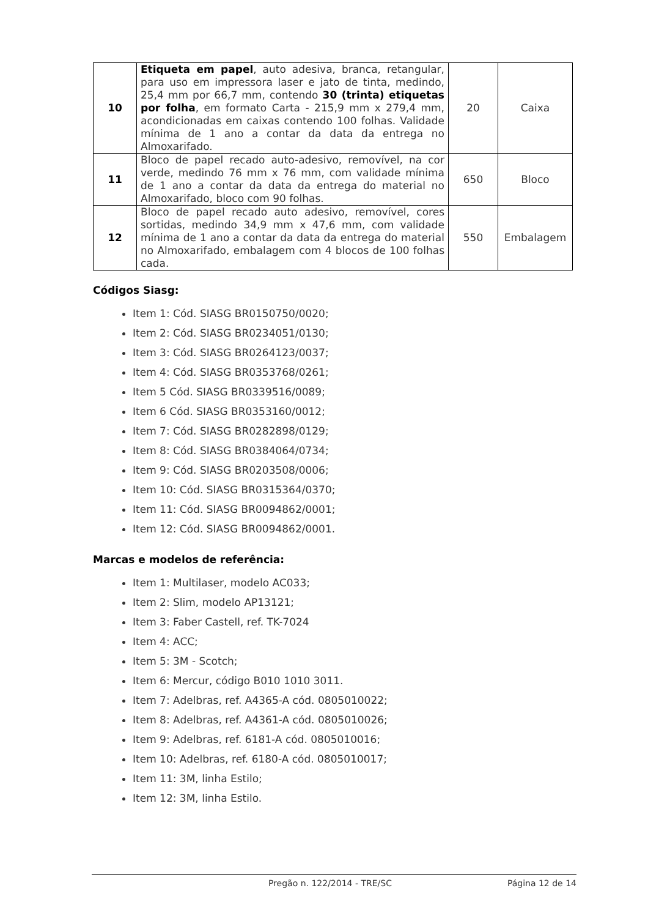| 10 | Etiqueta em papel , auto adesiva, branca, retangular, para uso em impressora laser e jato de tinta, medindo, 25,4 mm por 66,7 mm, contendo 30 (trinta) etiquetas por folha , em formato Carta - 215,9 mm x 279,4 mm, acondicionadas em caixas contendo 100 folhas. Validade mínima de 1 ano a contar da data da entrega no Almoxarifado. | 20 | Caixa |
| 11 | Bloco de papel recado auto-adesivo, removível, na cor verde, medindo 76 mm x 76 mm, com validade mínima de 1 ano a contar da data da entrega do material no Almoxarifado, bloco com 90 folhas. | 650 | Bloco |
| 12 | Bloco de papel recado auto adesivo, removível, cores sortidas, medindo 34,9 mm x 47,6 mm, com validade mínima de 1 ano a contar da data da entrega do material no Almoxarifado, embalagem com 4 blocos de 100 folhas cada. | 550 | Embalagem |
Códigos Siasg:
Item 1: Cód. SIASG BR0150750/0020;
Item 2: Cód. SIASG BR0234051/0130;
Item 3: Cód. SIASG BR0264123/0037;
Item 4: Cód. SIASG BR0353768/0261;
Item 5 Cód. SIASG BR0339516/0089;
Item 6 Cód. SIASG BR0353160/0012;
Item 7: Cód. SIASG BR0282898/0129;
Item 8: Cód. SIASG BR0384064/0734;
Item 9: Cód. SIASG BR0203508/0006;
Item 10: Cód. SIASG BR0315364/0370;
Item 11: Cód. SIASG BR0094862/0001;
Item 12: Cód. SIASG BR0094862/0001.
Marcas e modelos de referência:
Item 1: Multilaser, modelo AC033;
Item 2: Slim, modelo AP13121;
Item 3: Faber Castell, ref. TK-7024
Item 4: ACC;
Item 5: 3M - Scotch;
Item 6: Mercur, código B010 1010 3011.
Item 7: Adelbras, ref. A4365-A cód. 0805010022;
Item 8: Adelbras, ref. A4361-A cód. 0805010026;
Item 9: Adelbras, ref. 6181-A cód. 0805010016;
Item 10: Adelbras, ref. 6180-A cód. 0805010017;
Item 11: 3M, linha Estilo;
Item 12: 3M, linha Estilo.
Pregão n. 122/2014 - TRE/SC Página 12 de 14